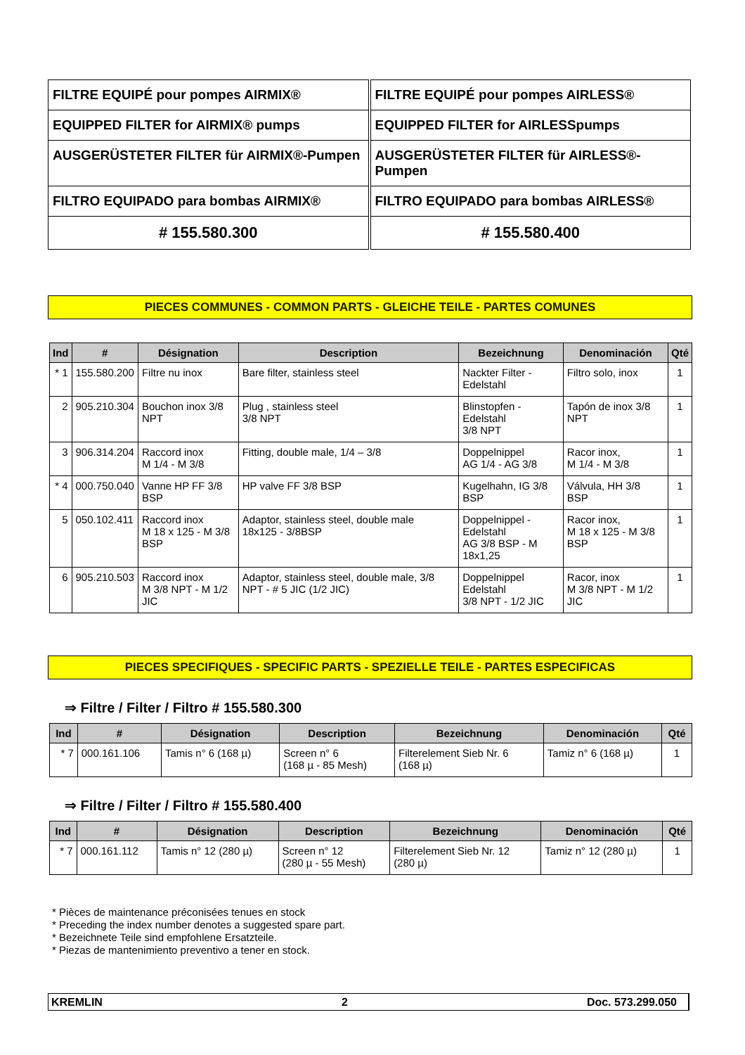| FILTRE EQUIPÉ pour pompes AIRMIX® | FILTRE EQUIPÉ pour pompes AIRLESS® |
| EQUIPPED FILTER for AIRMIX® pumps | EQUIPPED FILTER for AIRLESSpumps |
| AUSGERÜSTETER FILTER für AIRMIX®-Pumpen | AUSGERÜSTETER FILTER für AIRLESS®-Pumpen |
| FILTRO EQUIPADO para bombas AIRMIX® | FILTRO EQUIPADO para bombas AIRLESS® |
| # 155.580.300 | # 155.580.400 |
PIECES COMMUNES - COMMON PARTS - GLEICHE TEILE - PARTES COMUNES
| Ind | # | Désignation | Description | Bezeichnung | Denominación | Qté |
| --- | --- | --- | --- | --- | --- | --- |
| * 1 | 155.580.200 | Filtre nu inox | Bare filter, stainless steel | Nackter Filter - Edelstahl | Filtro solo, inox | 1 |
| 2 | 905.210.304 | Bouchon inox 3/8 NPT | Plug , stainless steel 3/8 NPT | Blinstopfen - Edelstahl 3/8 NPT | Tapón de inox 3/8 NPT | 1 |
| 3 | 906.314.204 | Raccord inox M 1/4 - M 3/8 | Fitting, double male, 1/4 – 3/8 | Doppelnippel AG 1/4 - AG 3/8 | Racor inox, M 1/4 - M 3/8 | 1 |
| * 4 | 000.750.040 | Vanne HP FF 3/8 BSP | HP valve FF 3/8 BSP | Kugelhahn, IG 3/8 BSP | Válvula, HH 3/8 BSP | 1 |
| 5 | 050.102.411 | Raccord inox M 18 x 125 - M 3/8 BSP | Adaptor, stainless steel, double male 18x125 - 3/8BSP | Doppelnippel - Edelstahl AG 3/8 BSP - M 18x1,25 | Racor inox, M 18 x 125 - M 3/8 BSP | 1 |
| 6 | 905.210.503 | Raccord inox M 3/8 NPT - M 1/2 JIC | Adaptor, stainless steel, double male, 3/8 NPT - # 5 JIC (1/2 JIC) | Doppelnippel Edelstahl 3/8 NPT - 1/2 JIC | Racor, inox M 3/8 NPT - M 1/2 JIC | 1 |
PIECES SPECIFIQUES - SPECIFIC PARTS - SPEZIELLE TEILE - PARTES ESPECIFICAS
⇒ Filtre / Filter / Filtro # 155.580.300
| Ind | # | Désignation | Description | Bezeichnung | Denominación | Qté |
| --- | --- | --- | --- | --- | --- | --- |
| * 7 | 000.161.106 | Tamis n° 6 (168 µ) | Screen n° 6 (168 µ - 85 Mesh) | Filterelement Sieb Nr. 6 (168 µ) | Tamiz n° 6 (168 µ) | 1 |
⇒ Filtre / Filter / Filtro # 155.580.400
| Ind | # | Désignation | Description | Bezeichnung | Denominación | Qté |
| --- | --- | --- | --- | --- | --- | --- |
| * 7 | 000.161.112 | Tamis n° 12 (280 µ) | Screen n° 12 (280 µ - 55 Mesh) | Filterelement Sieb Nr. 12 (280 µ) | Tamiz n° 12 (280 µ) | 1 |
* Pièces de maintenance préconisées tenues en stock
* Preceding the index number denotes a suggested spare part.
* Bezeichnete Teile sind empfohlene Ersatzteile.
* Piezas de mantenimiento preventivo a tener en stock.
KREMLIN 2 Doc. 573.299.050